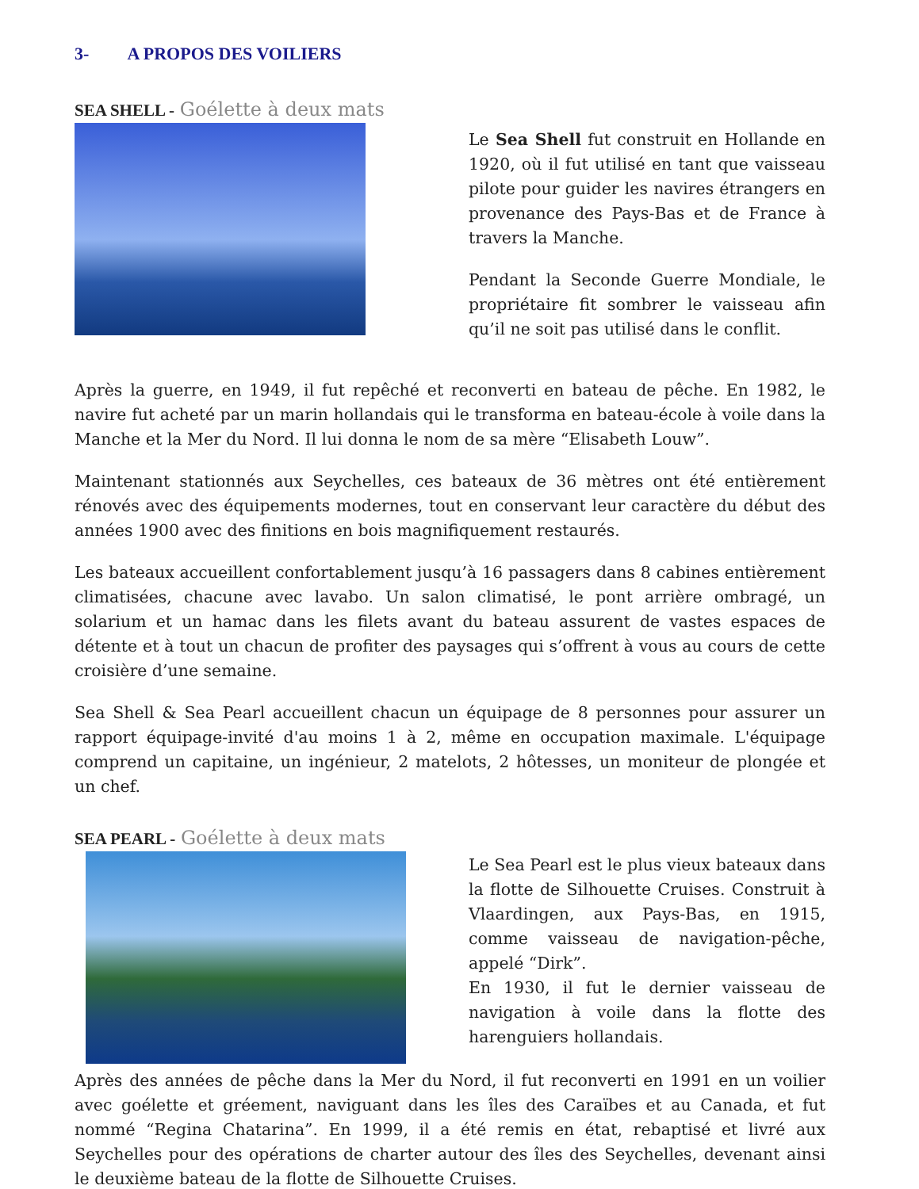3- A PROPOS DES VOILIERS
SEA SHELL - Goélette à deux mats
Le Sea Shell fut construit en Hollande en 1920, où il fut utilisé en tant que vaisseau pilote pour guider les navires étrangers en provenance des Pays-Bas et de France à travers la Manche.
Pendant la Seconde Guerre Mondiale, le propriétaire fit sombrer le vaisseau afin qu’il ne soit pas utilisé dans le conflit.
Après la guerre, en 1949, il fut repêché et reconverti en bateau de pêche. En 1982, le navire fut acheté par un marin hollandais qui le transforma en bateau-école à voile dans la Manche et la Mer du Nord. Il lui donna le nom de sa mère “Elisabeth Louw”.
Maintenant stationnés aux Seychelles, ces bateaux de 36 mètres ont été entièrement rénovés avec des équipements modernes, tout en conservant leur caractère du début des années 1900 avec des finitions en bois magnifiquement restaurés.
Les bateaux accueillent confortablement jusqu’à 16 passagers dans 8 cabines entièrement climatisées, chacune avec lavabo. Un salon climatisé, le pont arrière ombragé, un solarium et un hamac dans les filets avant du bateau assurent de vastes espaces de détente et à tout un chacun de profiter des paysages qui s’offrent à vous au cours de cette croisière d’une semaine.
Sea Shell & Sea Pearl accueillent chacun un équipage de 8 personnes pour assurer un rapport équipage-invité d'au moins 1 à 2, même en occupation maximale. L'équipage comprend un capitaine, un ingénieur, 2 matelots, 2 hôtesses, un moniteur de plongée et un chef.
SEA PEARL - Goélette à deux mats
Le Sea Pearl est le plus vieux bateaux dans la flotte de Silhouette Cruises. Construit à Vlaardingen, aux Pays-Bas, en 1915, comme vaisseau de navigation-pêche, appelé “Dirk”.
En 1930, il fut le dernier vaisseau de navigation à voile dans la flotte des harenguiers hollandais.
Après des années de pêche dans la Mer du Nord, il fut reconverti en 1991 en un voilier avec goélette et gréement, naviguant dans les îles des Caraïbes et au Canada, et fut nommé “Regina Chatarina”. En 1999, il a été remis en état, rebaptisé et livré aux Seychelles pour des opérations de charter autour des îles des Seychelles, devenant ainsi le deuxième bateau de la flotte de Silhouette Cruises.